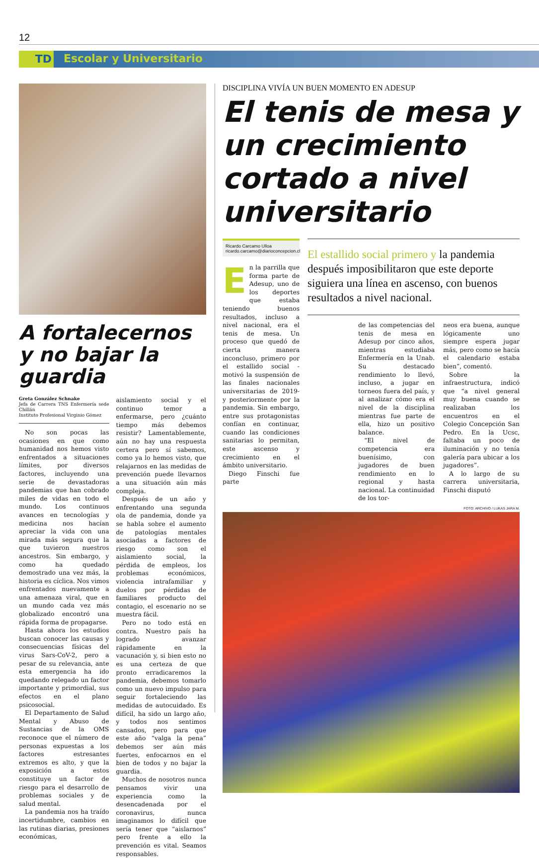12
TD Escolar y Universitario
A fortalecernos y no bajar la guardia
Greta González Schnake
Jefa de Carrera TNS Enfermería sede Chillán
Instituto Profesional Virginio Gómez
No son pocas las ocasiones en que como humanidad nos hemos visto enfrentados a situaciones límites, por diversos factores, incluyendo una serie de devastadoras pandemias que han cobrado miles de vidas en todo el mundo. Los continuos avances en tecnologías y medicina nos hacían apreciar la vida con una mirada más segura que la que tuvieron nuestros ancestros. Sin embargo, y como ha quedado demostrado una vez más, la historia es cíclica. Nos vimos enfrentados nuevamente a una amenaza viral, que en un mundo cada vez más globalizado encontró una rápida forma de propagarse.
Hasta ahora los estudios buscan conocer las causas y consecuencias físicas del virus Sars-CoV-2, pero a pesar de su relevancia, ante esta emergencia ha ido quedando relegado un factor importante y primordial, sus efectos en el plano psicosocial.
El Departamento de Salud Mental y Abuso de Sustancias de la OMS reconoce que el número de personas expuestas a los factores estresantes extremos es alto, y que la exposición a estos constituye un factor de riesgo para el desarrollo de problemas sociales y de salud mental.
La pandemia nos ha traído incertidumbre, cambios en las rutinas diarias, presiones económicas,
aislamiento social y el continuo temor a enfermarse, pero ¿cuánto tiempo más debemos resistir? Lamentablemente, aún no hay una respuesta certera pero sí sabemos, como ya lo hemos visto, que relajarnos en las medidas de prevención puede llevarnos a una situación aún más compleja.
Después de un año y enfrentando una segunda ola de pandemia, donde ya se habla sobre el aumento de patologías mentales asociadas a factores de riesgo como son el aislamiento social, la pérdida de empleos, los problemas económicos, violencia intrafamiliar y duelos por pérdidas de familiares producto del contagio, el escenario no se muestra fácil.
Pero no todo está en contra. Nuestro país ha logrado avanzar rápidamente en la vacunación y, si bien esto no es una certeza de que pronto erradicaremos la pandemia, debemos tomarlo como un nuevo impulso para seguir fortaleciendo las medidas de autocuidado. Es difícil, ha sido un largo año, y todos nos sentimos cansados, pero para que este año “valga la pena” debemos ser aún más fuertes, enfocarnos en el bien de todos y no bajar la guardia.
Muchos de nosotros nunca pensamos vivir una experiencia como la desencadenada por el coronavirus, nunca imaginamos lo difícil que sería tener que “aislarnos” pero frente a ello la prevención es vital. Seamos responsables.
DISCIPLINA VIVÍA UN BUEN MOMENTO EN ADESUP
El tenis de mesa y un crecimiento cortado a nivel universitario
Ricardo Carcamo Ulloa
ricardo.carcamo@diarioconcepcion.cl
E
n la parrilla que forma parte de Adesup, uno de los deportes que estaba teniendo buenos resultados, incluso a nivel nacional, era el tenis de mesa. Un proceso que quedó de cierta manera inconcluso, primero por el estallido social -motivó la suspensión de las finales nacionales universitarias de 2019- y posteriormente por la pandemia. Sin embargo, entre sus protagonistas confían en continuar, cuando las condiciones sanitarias lo permitan, este ascenso y crecimiento en el ámbito universitario.
Diego Finschi fue parte
El estallido social primero y la pandemia después imposibilitaron que este deporte siguiera una línea en ascenso, con buenos resultados a nivel nacional.
de las competencias del tenis de mesa en Adesup por cinco años, mientras estudiaba Enfermería en la Unab. Su destacado rendimiento lo llevó, incluso, a jugar en torneos fuera del país, y al analizar cómo era el nivel de la disciplina mientras fue parte de ella, hizo un positivo balance.
“El nivel de competencia era buenísimo, con jugadores de buen rendimiento en lo regional y hasta nacional. La continuidad de los tor-
neos era buena, aunque lógicamente uno siempre espera jugar más, pero como se hacía el calendario estaba bien”, comentó.
Sobre la infraestructura, indicó que “a nivel general muy buena cuando se realizaban los encuentros en el Colegio Concepción San Pedro. En la Ucsc, faltaba un poco de iluminación y no tenía galería para ubicar a los jugadores”.
A lo largo de su carrera universitaria, Finschi disputó
FOTO: ARCHIVO / LUKAS JARA M.